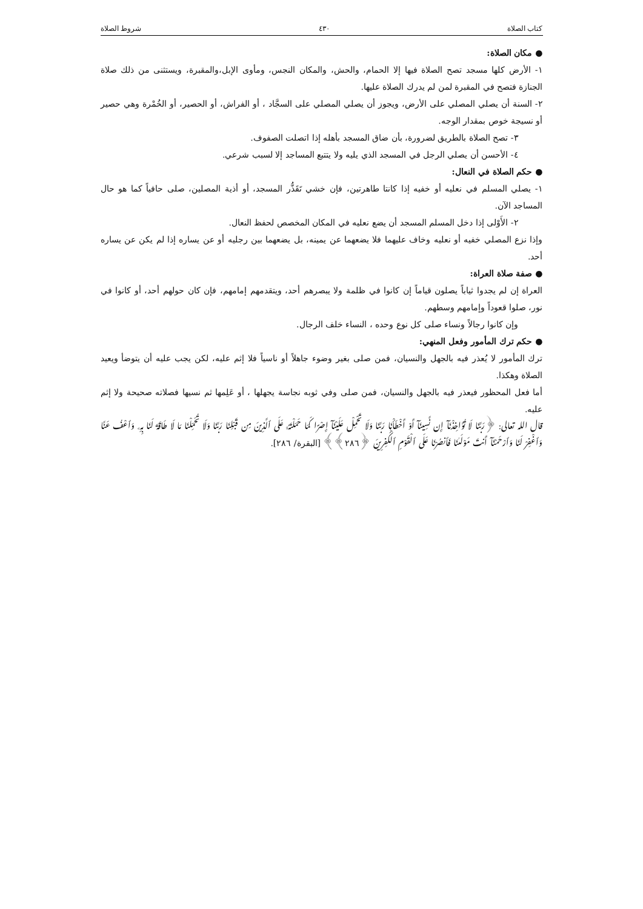كتاب الصلاة ٤٣٠ شروط الصلاة
● مكان الصلاة:
١- الأرض كلها مسجد تصح الصلاة فيها إلا الحمام، والحش، والمكان النجس، ومأوى الإبل،والمقبرة، ويستثنى من ذلك صلاة الجنازة فتصح في المقبرة لمن لم يدرك الصلاة عليها.
٢- السنة أن يصلي المصلي على الأرض، ويجوز أن يصلي المصلي على السجَّاد ، أو الفراش، أو الحصير، أو الخُمْرة وهي حصير أو نسيجة خوص بمقدار الوجه.
٣- تصح الصلاة بالطريق لضرورة، بأن ضاق المسجد بأهله إذا اتصلت الصفوف.
٤- الأحسن أن يصلي الرجل في المسجد الذي يليه ولا يتتبع المساجد إلا لسبب شرعي.
● حكم الصلاة في النعال:
١- يصلي المسلم في نعليه أو خفيه إذا كانتا طاهرتين، فإن خشي تَقَذُّر المسجد، أو أذية المصلين، صلى حافياً كما هو حال المساجد الآن.
٢- الأَوْلى إذا دخل المسلم المسجد أن يضع نعليه في المكان المخصص لحفظ النعال.
وإذا نزع المصلي خفيه أو نعليه وخاف عليهما فلا يضعهما عن يمينه، بل يضعهما بين رجليه أو عن يساره إذا لم يكن عن يساره أحد.
● صفة صلاة العراة:
العراة إن لم يجدوا ثياباً يصلون قياماً إن كانوا في ظلمة ولا يبصرهم أحد، ويتقدمهم إمامهم، فإن كان حولهم أحد، أو كانوا في نور، صلوا قعوداً وإمامهم وسطهم.
وإن كانوا رجالاً ونساء صلى كل نوع وحده ، النساء خلف الرجال.
● حكم ترك المأمور وفعل المنهي:
ترك المأمور لا يُعذر فيه بالجهل والنسيان، فمن صلى بغير وضوء جاهلاً أو ناسياً فلا إثم عليه، لكن يجب عليه أن يتوضأ ويعيد الصلاة وهكذا.
أما فعل المحظور فيعذر فيه بالجهل والنسيان، فمن صلى وفي ثوبه نجاسة يجهلها ، أو عَلِمها ثم نسيها فصلاته صحيحة ولا إثم عليه.
قال الله تعالى: ﴿رَبَّنَا لَا تُؤَاخِذْنَآ إِن نَّسِينَآ أَوْ أَخْطَأْنَا رَبَّنَا وَلَا تَحْمِلْ عَلَيْنَآ إِصْرًا كَمَا حَمَلْتَهُۥ عَلَى ٱلَّذِينَ مِن قَبْلِنَا رَبَّنَا وَلَا تُحَمِّلْنَا مَا لَا طَاقَةَ لَنَا بِهِۦ وَٱعْفُ عَنَّا وَٱغْفِرْ لَنَا وَٱرْحَمْنَآ أَنتَ مَوْلَىٰنَا فَٱنصُرْنَا عَلَى ٱلْقَوْمِ ٱلْكَٰفِرِينَ ﴿٢٨٦﴾﴾ [البقرة/ ٢٨٦].